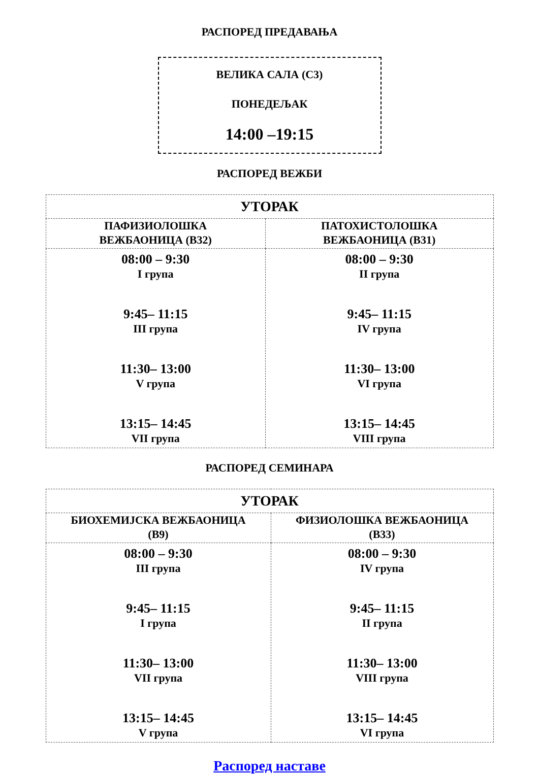РАСПОРЕД ПРЕДАВАЊА
ВЕЛИКА САЛА (С3)
ПОНЕДЕЉАК
14:00 –19:15
РАСПОРЕД ВЕЖБИ
| УТОРАК | |
| ПАФИЗИОЛОШКА ВЕЖБАОНИЦА (В32) | ПАТОХИСТОЛОШКА ВЕЖБАОНИЦА (В31) |
| 08:00 – 9:30 I групa 9:45– 11:15 III група 11:30– 13:00 V група 13:15– 14:45 VII група | 08:00 – 9:30 II група 9:45– 11:15 IV група 11:30– 13:00 VI група 13:15– 14:45 VIII група |
РАСПОРЕД СЕМИНАРА
| УТОРАК | |
| БИОХЕМИЈСКА ВЕЖБАОНИЦА (В9) | ФИЗИОЛОШКА ВЕЖБАОНИЦА (В33) |
| 08:00 – 9:30 III група 9:45– 11:15 I група 11:30– 13:00 VII група 13:15– 14:45 V група | 08:00 – 9:30 IV група 9:45– 11:15 II група 11:30– 13:00 VIII група 13:15– 14:45 VI група |
Распоред наставе